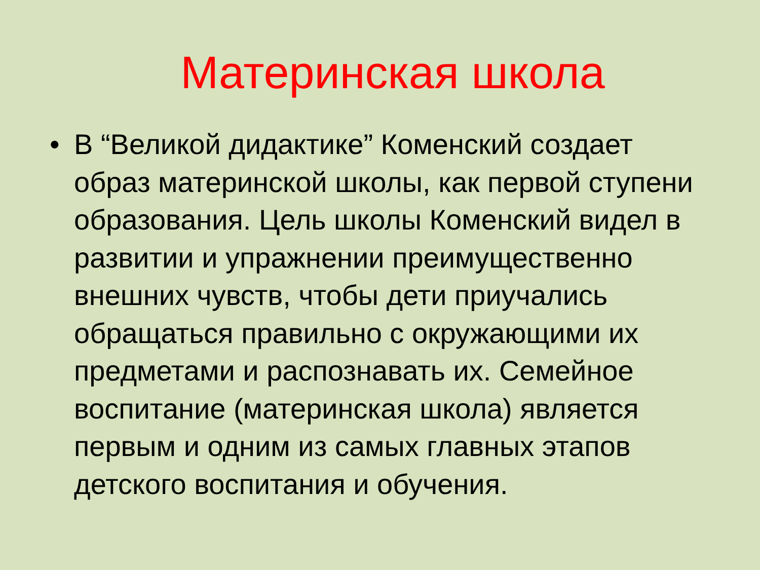Материнская школа
• В “Великой дидактике” Коменский создает образ материнской школы, как первой ступени образования. Цель школы Коменский видел в развитии и упражнении преимущественно внешних чувств, чтобы дети приучались обращаться правильно с окружающими их предметами и распознавать их. Семейное воспитание (материнская школа) является первым и одним из самых главных этапов детского воспитания и обучения.